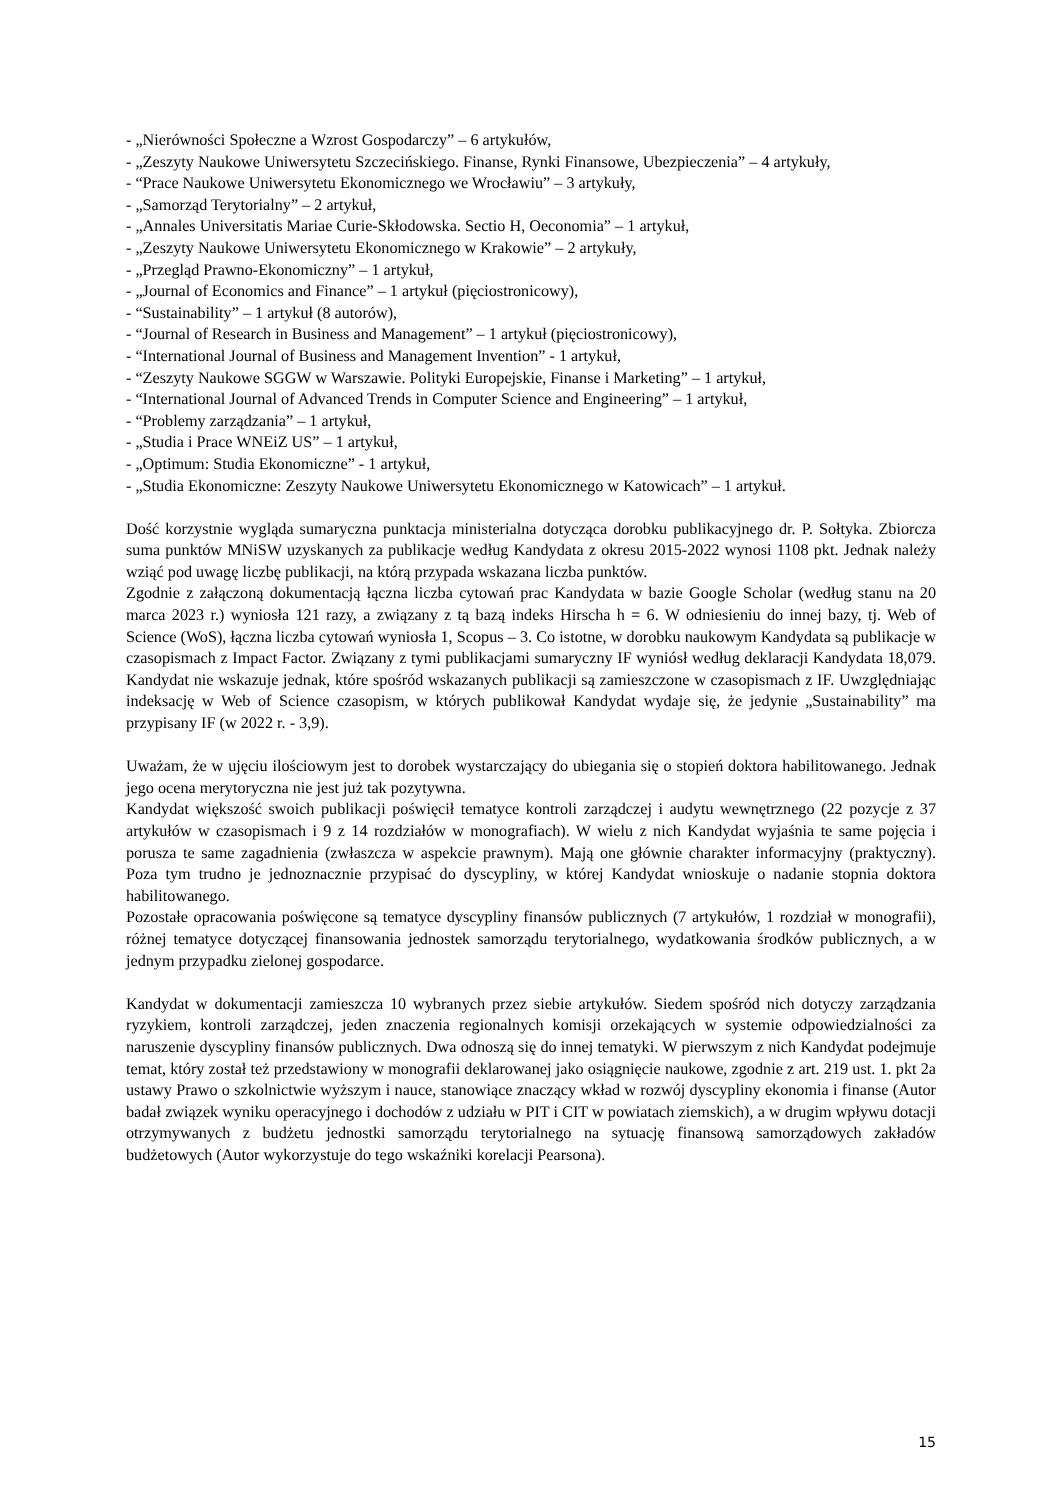- „Nierówności Społeczne a Wzrost Gospodarczy” – 6 artykułów,
- „Zeszyty Naukowe Uniwersytetu Szczecińskiego. Finanse, Rynki Finansowe, Ubezpieczenia” – 4 artykuły,
- “Prace Naukowe Uniwersytetu Ekonomicznego we Wrocławiu” – 3 artykuły,
- „Samorząd Terytorialny” – 2 artykuł,
- „Annales Universitatis Mariae Curie-Skłodowska. Sectio H, Oeconomia” – 1 artykuł,
- „Zeszyty Naukowe Uniwersytetu Ekonomicznego w Krakowie” – 2 artykuły,
- „Przegląd Prawno-Ekonomiczny” – 1 artykuł,
- „Journal of Economics and Finance” – 1 artykuł (pięciostronicowy),
- “Sustainability” – 1 artykuł (8 autorów),
- “Journal of Research in Business and Management” – 1 artykuł (pięciostronicowy),
- “International Journal of Business and Management Invention” - 1 artykuł,
- “Zeszyty Naukowe SGGW w Warszawie. Polityki Europejskie, Finanse i Marketing” – 1 artykuł,
- “International Journal of Advanced Trends in Computer Science and Engineering” – 1 artykuł,
- “Problemy zarządzania” – 1 artykuł,
- „Studia i Prace WNEiZ US” – 1 artykuł,
- „Optimum: Studia Ekonomiczne” - 1 artykuł,
- „Studia Ekonomiczne: Zeszyty Naukowe Uniwersytetu Ekonomicznego w Katowicach” – 1 artykuł.
Dość korzystnie wygląda sumaryczna punktacja ministerialna dotycząca dorobku publikacyjnego dr. P. Sołtyka. Zbiorcza suma punktów MNiSW uzyskanych za publikacje według Kandydata z okresu 2015-2022 wynosi 1108 pkt. Jednak należy wziąć pod uwagę liczbę publikacji, na którą przypada wskazana liczba punktów.
Zgodnie z załączoną dokumentacją łączna liczba cytowań prac Kandydata w bazie Google Scholar (według stanu na 20 marca 2023 r.) wyniosła 121 razy, a związany z tą bazą indeks Hirscha h = 6. W odniesieniu do innej bazy, tj. Web of Science (WoS), łączna liczba cytowań wyniosła 1, Scopus – 3. Co istotne, w dorobku naukowym Kandydata są publikacje w czasopismach z Impact Factor. Związany z tymi publikacjami sumaryczny IF wyniósł według deklaracji Kandydata 18,079. Kandydat nie wskazuje jednak, które spośród wskazanych publikacji są zamieszczone w czasopismach z IF. Uwzględniając indeksację w Web of Science czasopism, w których publikował Kandydat wydaje się, że jedynie „Sustainability” ma przypisany IF (w 2022 r. - 3,9).
Uważam, że w ujęciu ilościowym jest to dorobek wystarczający do ubiegania się o stopień doktora habilitowanego. Jednak jego ocena merytoryczna nie jest już tak pozytywna.
Kandydat większość swoich publikacji poświęcił tematyce kontroli zarządczej i audytu wewnętrznego (22 pozycje z 37 artykułów w czasopismach i 9 z 14 rozdziałów w monografiach). W wielu z nich Kandydat wyjaśnia te same pojęcia i porusza te same zagadnienia (zwłaszcza w aspekcie prawnym). Mają one głównie charakter informacyjny (praktyczny). Poza tym trudno je jednoznacznie przypisać do dyscypliny, w której Kandydat wnioskuje o nadanie stopnia doktora habilitowanego.
Pozostałe opracowania poświęcone są tematyce dyscypliny finansów publicznych (7 artykułów, 1 rozdział w monografii), różnej tematyce dotyczącej finansowania jednostek samorządu terytorialnego, wydatkowania środków publicznych, a w jednym przypadku zielonej gospodarce.
Kandydat w dokumentacji zamieszcza 10 wybranych przez siebie artykułów. Siedem spośród nich dotyczy zarządzania ryzykiem, kontroli zarządczej, jeden znaczenia regionalnych komisji orzekających w systemie odpowiedzialności za naruszenie dyscypliny finansów publicznych. Dwa odnoszą się do innej tematyki. W pierwszym z nich Kandydat podejmuje temat, który został też przedstawiony w monografii deklarowanej jako osiągnięcie naukowe, zgodnie z art. 219 ust. 1. pkt 2a ustawy Prawo o szkolnictwie wyższym i nauce, stanowiące znaczący wkład w rozwój dyscypliny ekonomia i finanse (Autor badał związek wyniku operacyjnego i dochodów z udziału w PIT i CIT w powiatach ziemskich), a w drugim wpływu dotacji otrzymywanych z budżetu jednostki samorządu terytorialnego na sytuację finansową samorządowych zakładów budżetowych (Autor wykorzystuje do tego wskaźniki korelacji Pearsona).
15